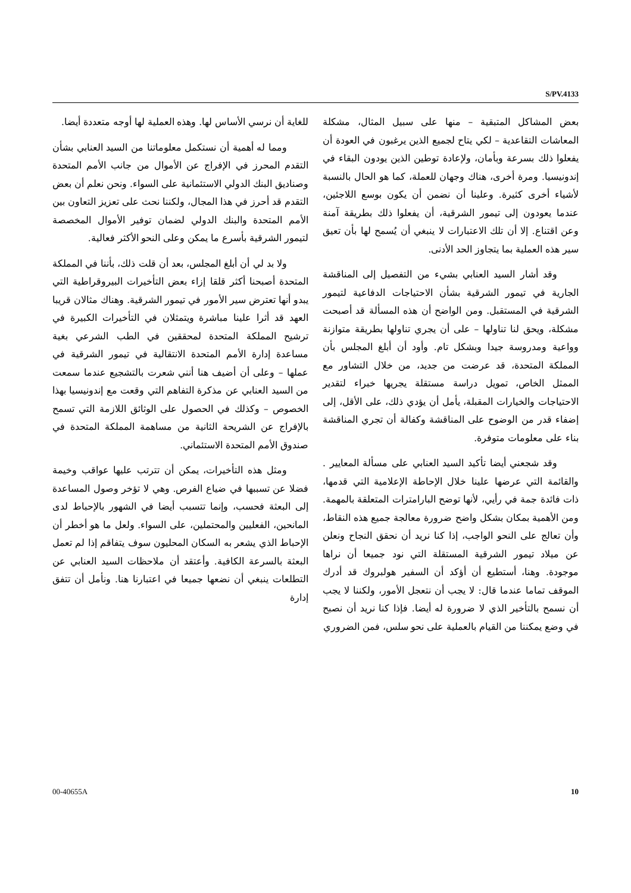S/PV.4133
بعض المشاكل المتبقية – منها على سبيل المثال، مشكلة المعاشات التقاعدية – لكي يتاح لجميع الذين يرغبون في العودة أن يفعلوا ذلك بسرعة وبأمان، ولإعادة توطين الذين يودون البقاء في إندونيسيا. ومرة أخرى، هناك وجهان للعملة، كما هو الحال بالنسبة لأشياء أخرى كثيرة. وعلينا أن نضمن أن يكون بوسع اللاجئين، عندما يعودون إلى تيمور الشرقية، أن يفعلوا ذلك بطريقة آمنة وعن اقتناع. إلا أن تلك الاعتبارات لا ينبغي أن يُسمح لها بأن تعيق سير هذه العملية بما يتجاوز الحد الأدنى.
وقد أشار السيد العنابي بشيء من التفصيل إلى المناقشة الجارية في تيمور الشرقية بشأن الاحتياجات الدفاعية لتيمور الشرقية في المستقبل. ومن الواضح أن هذه المسألة قد أصبحت مشكلة، ويحق لنا تناولها – على أن يجري تناولها بطريقة متوازنة وواعية ومدروسة جيدا وبشكل تام. وأود أن أبلغ المجلس بأن المملكة المتحدة، قد عرضت من جديد، من خلال التشاور مع الممثل الخاص، تمويل دراسة مستقلة يجريها خبراء لتقدير الاحتياجات والخيارات المقبلة، يأمل أن يؤدي ذلك، على الأقل، إلى إضفاء قدر من الوضوح على المناقشة وكفالة أن تجري المناقشة بناء على معلومات متوفرة.
وقد شجعني أيضا تأكيد السيد العنابي على مسألة المعايير . والقائمة التي عرضها علينا خلال الإحاطة الإعلامية التي قدمها، ذات فائدة جمة في رأيي، لأنها توضح البارامترات المتعلقة بالمهمة. ومن الأهمية بمكان بشكل واضح ضرورة معالجة جميع هذه النقاط، وأن تعالج على النحو الواجب، إذا كنا نريد أن نحقق النجاح ونعلن عن ميلاد تيمور الشرقية المستقلة التي نود جميعا أن نراها موجودة. وهنا، أستطيع أن أؤكد أن السفير هولبروك قد أدرك الموقف تماما عندما قال: لا يجب أن نتعجل الأمور، ولكننا لا يجب أن نسمح بالتأخير الذي لا ضرورة له أيضا. فإذا كنا نريد أن نصبح في وضع يمكننا من القيام بالعملية على نحو سلس، فمن الضروري
للغاية أن نرسي الأساس لها. وهذه العملية لها أوجه متعددة أيضا.
ومما له أهمية أن نستكمل معلوماتنا من السيد العنابي بشأن التقدم المحرز في الإفراج عن الأموال من جانب الأمم المتحدة وصناديق البنك الدولي الاستئمانية على السواء. ونحن نعلم أن بعض التقدم قد أحرز في هذا المجال، ولكننا نحث على تعزيز التعاون بين الأمم المتحدة والبنك الدولي لضمان توفير الأموال المخصصة لتيمور الشرقية بأسرع ما يمكن وعلى النحو الأكثر فعالية.
ولا بد لي أن أبلغ المجلس، بعد أن قلت ذلك، بأننا في المملكة المتحدة أصبحنا أكثر قلقا إزاء بعض التأخيرات البيروقراطية التي يبدو أنها تعترض سير الأمور في تيمور الشرقية. وهناك مثالان قريبا العهد قد أثرا علينا مباشرة ويتمثلان في التأخيرات الكبيرة في ترشيح المملكة المتحدة لمحققين في الطب الشرعي بغية مساعدة إدارة الأمم المتحدة الانتقالية في تيمور الشرقية في عملها – وعلى أن أضيف هنا أنني شعرت بالتشجيع عندما سمعت من السيد العنابي عن مذكرة التفاهم التي وقعت مع إندونيسيا بهذا الخصوص – وكذلك في الحصول على الوثائق اللازمة التي تسمح بالإفراج عن الشريحة الثانية من مساهمة المملكة المتحدة في صندوق الأمم المتحدة الاستئماني.
ومثل هذه التأخيرات، يمكن أن تترتب عليها عواقب وخيمة فضلا عن تسببها في ضياع الفرص. وهي لا تؤخر وصول المساعدة إلى البعثة فحسب، وإنما تتسبب أيضا في الشهور بالإحباط لدى المانحين، الفعليين والمحتملين، على السواء. ولعل ما هو أخطر أن الإحباط الذي يشعر به السكان المحليون سوف يتفاقم إذا لم تعمل البعثة بالسرعة الكافية. وأعتقد أن ملاحظات السيد العنابي عن التطلعات ينبغي أن نضعها جميعا في اعتبارنا هنا. ونأمل أن تتفق إدارة
00-40655A 10